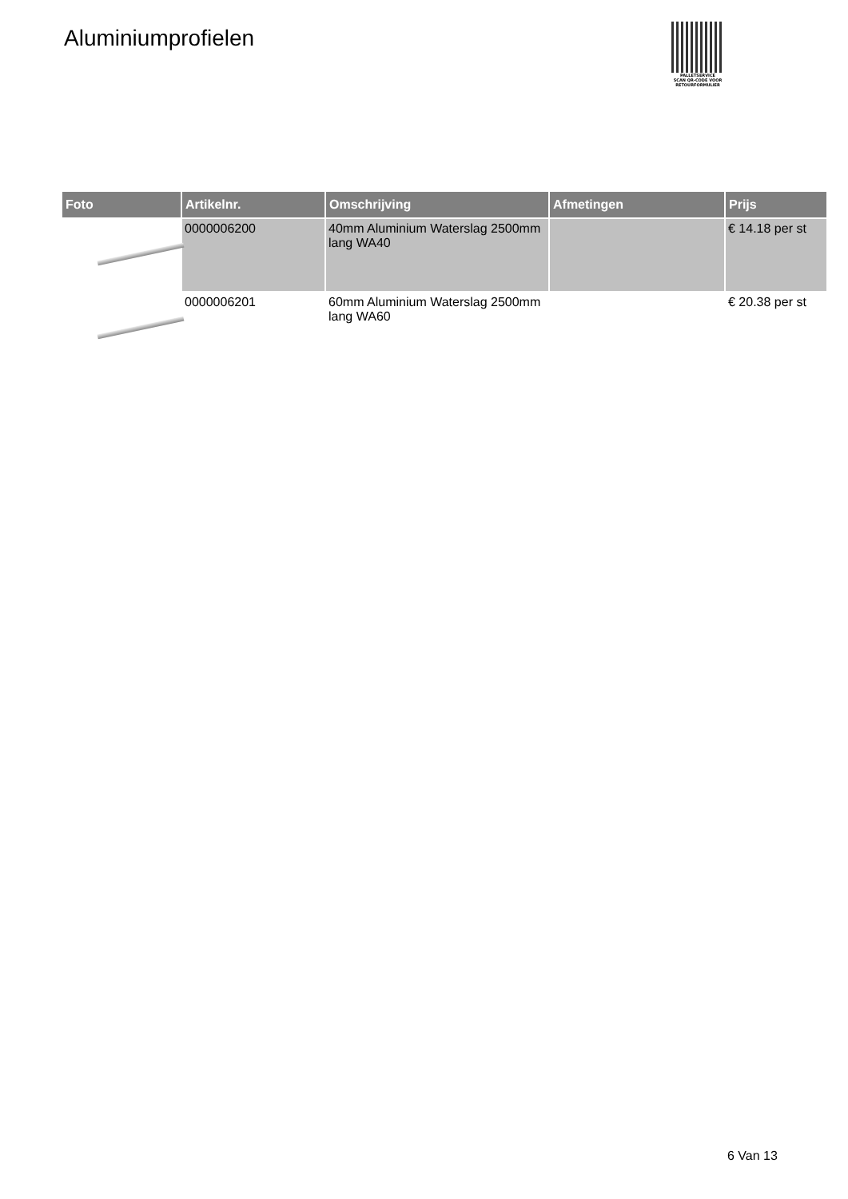Aluminiumprofielen
PALLETSERVICE
SCAN QR-CODE VOOR
RETOURFORMULIER
| Foto | Artikelnr. | Omschrijving | Afmetingen | Prijs |
| --- | --- | --- | --- | --- |
| | 0000006200 | 40mm Aluminium Waterslag 2500mm lang WA40 | | € 14.18 per st |
| | 0000006201 | 60mm Aluminium Waterslag 2500mm lang WA60 | | € 20.38 per st |
6 Van 13